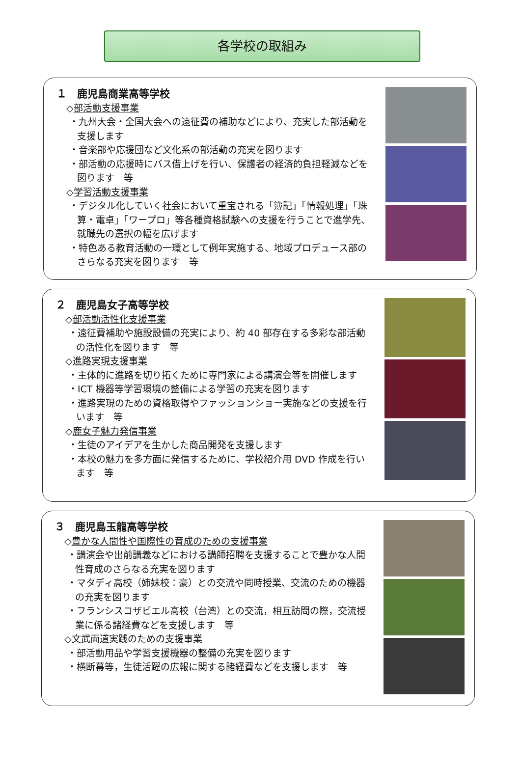各学校の取組み
１　鹿児島商業高等学校
◇部活動支援事業
・九州大会・全国大会への遠征費の補助などにより、充実した部活動を支援します
・音楽部や応援団など文化系の部活動の充実を図ります
・部活動の応援時にバス借上げを行い、保護者の経済的負担軽減などを図ります　等
◇学習活動支援事業
・デジタル化していく社会において重宝される「簿記」「情報処理」「珠算・電卓」「ワープロ」等各種資格試験への支援を行うことで進学先、就職先の選択の幅を広げます
・特色ある教育活動の一環として例年実施する、地域プロデュース部のさらなる充実を図ります　等
２　鹿児島女子高等学校
◇部活動活性化支援事業
・遠征費補助や施設設備の充実により、約 40 部存在する多彩な部活動の活性化を図ります　等
◇進路実現支援事業
・主体的に進路を切り拓くために専門家による講演会等を開催します
・ICT 機器等学習環境の整備による学習の充実を図ります
・進路実現のための資格取得やファッションショー実施などの支援を行います　等
◇鹿女子魅力発信事業
・生徒のアイデアを生かした商品開発を支援します
・本校の魅力を多方面に発信するために、学校紹介用 DVD 作成を行います　等
３　鹿児島玉龍高等学校
◇豊かな人間性や国際性の育成のための支援事業
・講演会や出前講義などにおける講師招聘を支援することで豊かな人間性育成のさらなる充実を図ります
・マタディ高校（姉妹校：豪）との交流や同時授業、交流のための機器の充実を図ります
・フランシスコザビエル高校（台湾）との交流，相互訪問の際，交流授業に係る諸経費などを支援します　等
◇文武両道実践のための支援事業
・部活動用品や学習支援機器の整備の充実を図ります
・横断幕等，生徒活躍の広報に関する諸経費などを支援します　等